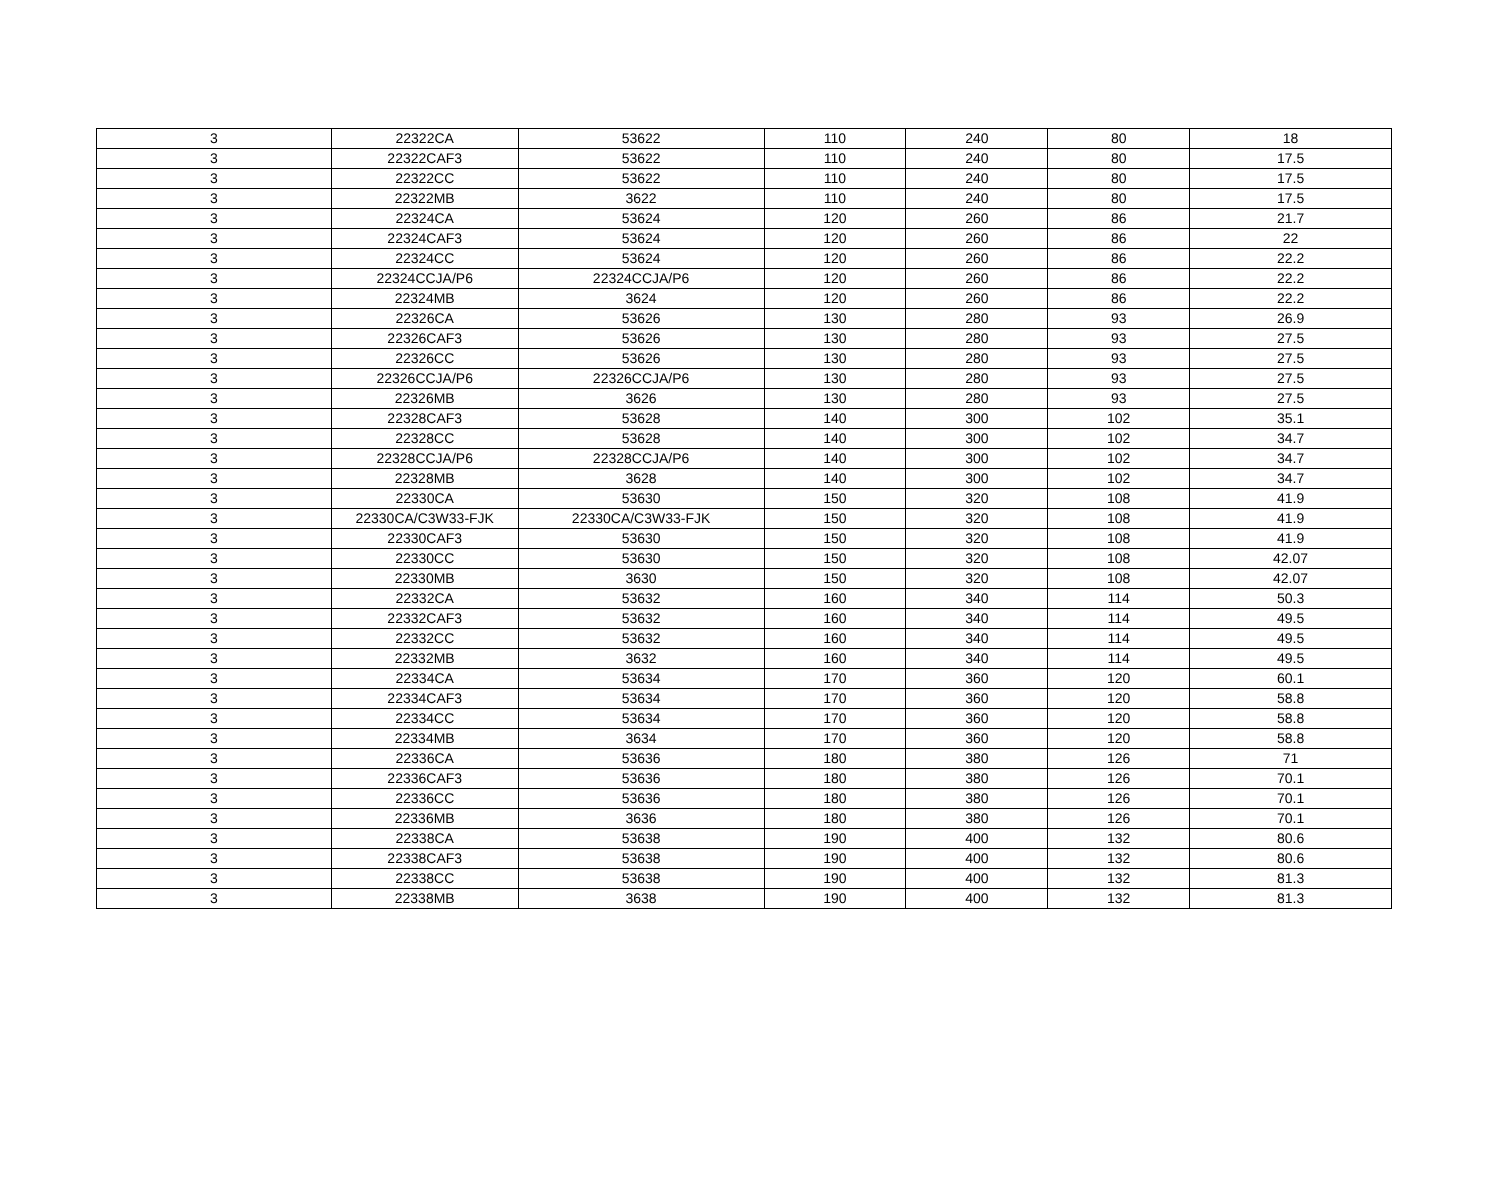| 3 | 22322CA | 53622 | 110 | 240 | 80 | 18 |
| 3 | 22322CAF3 | 53622 | 110 | 240 | 80 | 17.5 |
| 3 | 22322CC | 53622 | 110 | 240 | 80 | 17.5 |
| 3 | 22322MB | 3622 | 110 | 240 | 80 | 17.5 |
| 3 | 22324CA | 53624 | 120 | 260 | 86 | 21.7 |
| 3 | 22324CAF3 | 53624 | 120 | 260 | 86 | 22 |
| 3 | 22324CC | 53624 | 120 | 260 | 86 | 22.2 |
| 3 | 22324CCJA/P6 | 22324CCJA/P6 | 120 | 260 | 86 | 22.2 |
| 3 | 22324MB | 3624 | 120 | 260 | 86 | 22.2 |
| 3 | 22326CA | 53626 | 130 | 280 | 93 | 26.9 |
| 3 | 22326CAF3 | 53626 | 130 | 280 | 93 | 27.5 |
| 3 | 22326CC | 53626 | 130 | 280 | 93 | 27.5 |
| 3 | 22326CCJA/P6 | 22326CCJA/P6 | 130 | 280 | 93 | 27.5 |
| 3 | 22326MB | 3626 | 130 | 280 | 93 | 27.5 |
| 3 | 22328CAF3 | 53628 | 140 | 300 | 102 | 35.1 |
| 3 | 22328CC | 53628 | 140 | 300 | 102 | 34.7 |
| 3 | 22328CCJA/P6 | 22328CCJA/P6 | 140 | 300 | 102 | 34.7 |
| 3 | 22328MB | 3628 | 140 | 300 | 102 | 34.7 |
| 3 | 22330CA | 53630 | 150 | 320 | 108 | 41.9 |
| 3 | 22330CA/C3W33-FJK | 22330CA/C3W33-FJK | 150 | 320 | 108 | 41.9 |
| 3 | 22330CAF3 | 53630 | 150 | 320 | 108 | 41.9 |
| 3 | 22330CC | 53630 | 150 | 320 | 108 | 42.07 |
| 3 | 22330MB | 3630 | 150 | 320 | 108 | 42.07 |
| 3 | 22332CA | 53632 | 160 | 340 | 114 | 50.3 |
| 3 | 22332CAF3 | 53632 | 160 | 340 | 114 | 49.5 |
| 3 | 22332CC | 53632 | 160 | 340 | 114 | 49.5 |
| 3 | 22332MB | 3632 | 160 | 340 | 114 | 49.5 |
| 3 | 22334CA | 53634 | 170 | 360 | 120 | 60.1 |
| 3 | 22334CAF3 | 53634 | 170 | 360 | 120 | 58.8 |
| 3 | 22334CC | 53634 | 170 | 360 | 120 | 58.8 |
| 3 | 22334MB | 3634 | 170 | 360 | 120 | 58.8 |
| 3 | 22336CA | 53636 | 180 | 380 | 126 | 71 |
| 3 | 22336CAF3 | 53636 | 180 | 380 | 126 | 70.1 |
| 3 | 22336CC | 53636 | 180 | 380 | 126 | 70.1 |
| 3 | 22336MB | 3636 | 180 | 380 | 126 | 70.1 |
| 3 | 22338CA | 53638 | 190 | 400 | 132 | 80.6 |
| 3 | 22338CAF3 | 53638 | 190 | 400 | 132 | 80.6 |
| 3 | 22338CC | 53638 | 190 | 400 | 132 | 81.3 |
| 3 | 22338MB | 3638 | 190 | 400 | 132 | 81.3 |